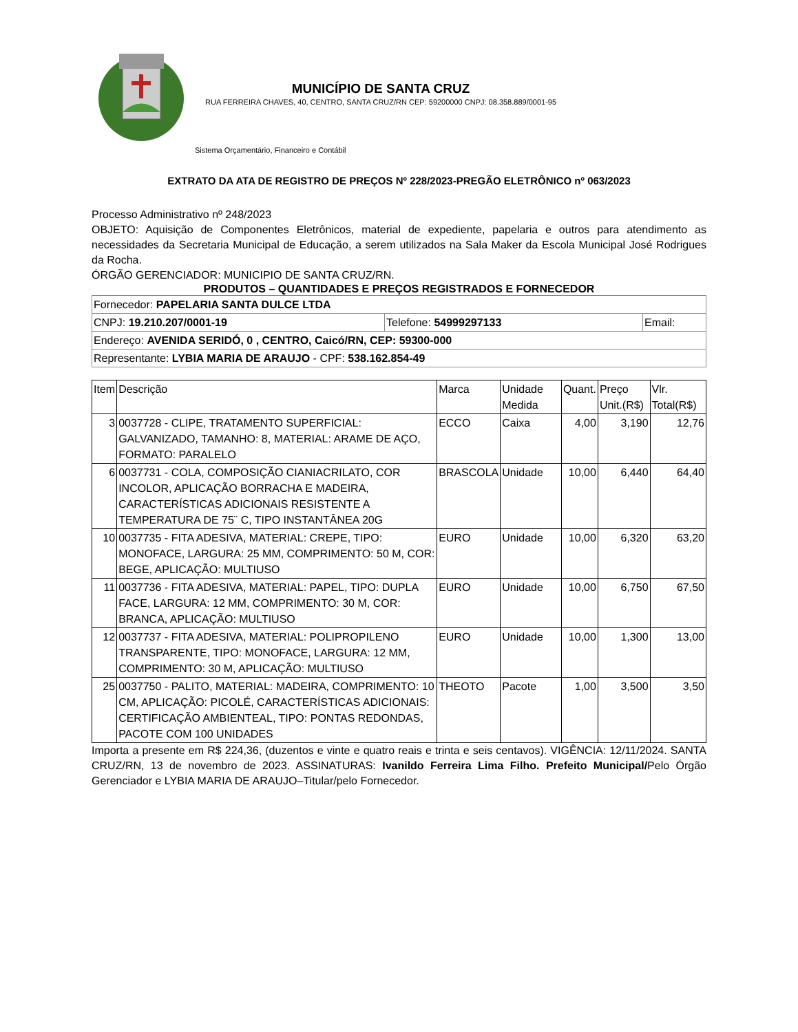MUNICÍPIO DE SANTA CRUZ
RUA FERREIRA CHAVES, 40, CENTRO, SANTA CRUZ/RN CEP: 59200000 CNPJ: 08.358.889/0001-95
Sistema Orçamentário, Financeiro e Contábil
EXTRATO DA ATA DE REGISTRO DE PREÇOS Nº 228/2023-PREGÃO ELETRÔNICO nº 063/2023
Processo Administrativo nº 248/2023
OBJETO: Aquisição de Componentes Eletrônicos, material de expediente, papelaria e outros para atendimento as necessidades da Secretaria Municipal de Educação, a serem utilizados na Sala Maker da Escola Municipal José Rodrigues da Rocha.
ÓRGÃO GERENCIADOR: MUNICIPIO DE SANTA CRUZ/RN.
PRODUTOS – QUANTIDADES E PREÇOS REGISTRADOS E FORNECEDOR
| Fornecedor: PAPELARIA SANTA DULCE LTDA | | |
| CNPJ: 19.210.207/0001-19 | Telefone: 54999297133 | Email: |
| Endereço: AVENIDA SERIDÓ, 0 , CENTRO, Caicó/RN, CEP: 59300-000 | | |
| Representante: LYBIA MARIA DE ARAUJO - CPF: 538.162.854-49 | | |
| Item | Descrição | Marca | Unidade Medida | Quant. | Preço Unit.(R$) | Vlr. Total(R$) |
| --- | --- | --- | --- | --- | --- | --- |
| 3 | 0037728 - CLIPE, TRATAMENTO SUPERFICIAL: GALVANIZADO, TAMANHO: 8, MATERIAL: ARAME DE AÇO, FORMATO: PARALELO | ECCO | Caixa | 4,00 | 3,190 | 12,76 |
| 6 | 0037731 - COLA, COMPOSIÇÃO CIANIACRILATO, COR INCOLOR, APLICAÇÃO BORRACHA E MADEIRA, CARACTERÍSTICAS ADICIONAIS RESISTENTE A TEMPERATURA DE 75¨ C, TIPO INSTANTÂNEA 20G | BRASCOLA | Unidade | 10,00 | 6,440 | 64,40 |
| 10 | 0037735 - FITA ADESIVA, MATERIAL: CREPE, TIPO: MONOFACE, LARGURA: 25 MM, COMPRIMENTO: 50 M, COR: BEGE, APLICAÇÃO: MULTIUSO | EURO | Unidade | 10,00 | 6,320 | 63,20 |
| 11 | 0037736 - FITA ADESIVA, MATERIAL: PAPEL, TIPO: DUPLA FACE, LARGURA: 12 MM, COMPRIMENTO: 30 M, COR: BRANCA, APLICAÇÃO: MULTIUSO | EURO | Unidade | 10,00 | 6,750 | 67,50 |
| 12 | 0037737 - FITA ADESIVA, MATERIAL: POLIPROPILENO TRANSPARENTE, TIPO: MONOFACE, LARGURA: 12 MM, COMPRIMENTO: 30 M, APLICAÇÃO: MULTIUSO | EURO | Unidade | 10,00 | 1,300 | 13,00 |
| 25 | 0037750 - PALITO, MATERIAL: MADEIRA, COMPRIMENTO: 10 CM, APLICAÇÃO: PICOLÉ, CARACTERÍSTICAS ADICIONAIS: CERTIFICAÇÃO AMBIENTEAL, TIPO: PONTAS REDONDAS, PACOTE COM 100 UNIDADES | THEOTO | Pacote | 1,00 | 3,500 | 3,50 |
Importa a presente em R$ 224,36, (duzentos e vinte e quatro reais e trinta e seis centavos). VIGÊNCIA: 12/11/2024. SANTA CRUZ/RN, 13 de novembro de 2023. ASSINATURAS: Ivanildo Ferreira Lima Filho. Prefeito Municipal/Pelo Órgão Gerenciador e LYBIA MARIA DE ARAUJO–Titular/pelo Fornecedor.